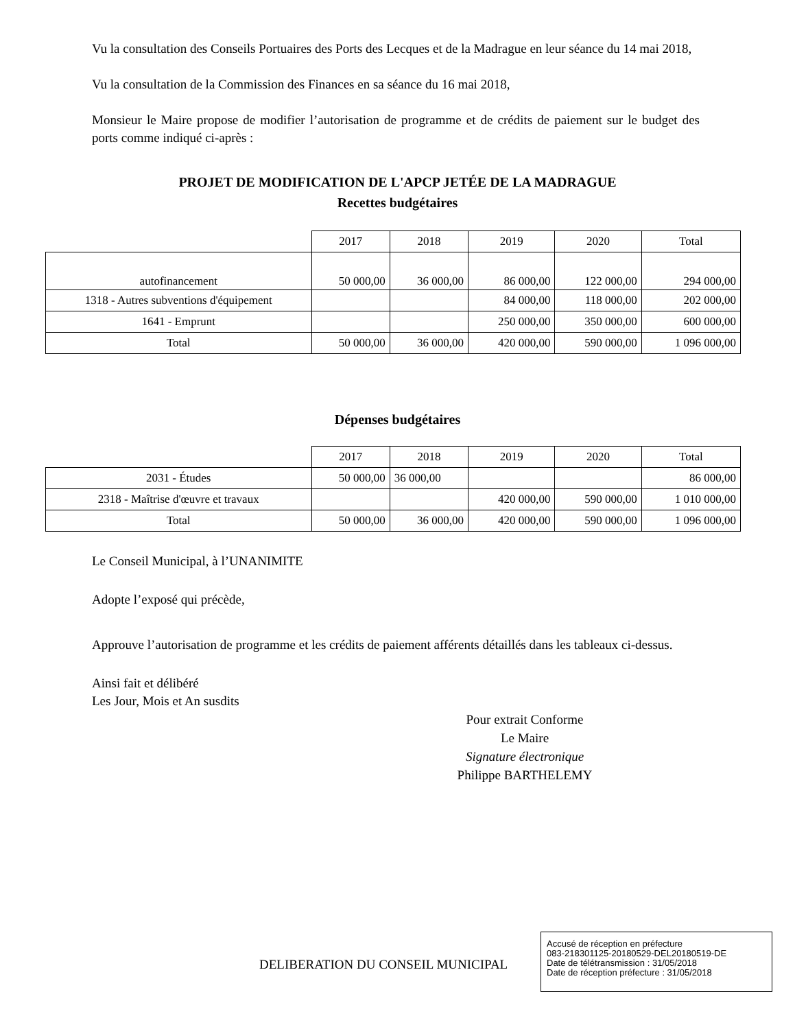Vu la consultation des Conseils Portuaires des Ports des Lecques et de la Madrague en leur séance du 14 mai 2018,
Vu la consultation de la Commission des Finances en sa séance du 16 mai 2018,
Monsieur le Maire propose de modifier l’autorisation de programme et de crédits de paiement sur le budget des ports comme indiqué ci-après :
PROJET DE MODIFICATION DE L'APCP JETÉE DE LA MADRAGUE
Recettes budgétaires
| | 2017 | 2018 | 2019 | 2020 | Total |
| --- | --- | --- | --- | --- | --- |
| autofinancement | 50 000,00 | 36 000,00 | 86 000,00 | 122 000,00 | 294 000,00 |
| 1318 - Autres subventions d'équipement | | | 84 000,00 | 118 000,00 | 202 000,00 |
| 1641 - Emprunt | | | 250 000,00 | 350 000,00 | 600 000,00 |
| Total | 50 000,00 | 36 000,00 | 420 000,00 | 590 000,00 | 1 096 000,00 |
Dépenses budgétaires
| | 2017 | 2018 | 2019 | 2020 | Total |
| --- | --- | --- | --- | --- | --- |
| 2031 - Études | 50 000,00 | 36 000,00 | | | 86 000,00 |
| 2318 - Maîtrise d'œuvre et travaux | | | 420 000,00 | 590 000,00 | 1 010 000,00 |
| Total | 50 000,00 | 36 000,00 | 420 000,00 | 590 000,00 | 1 096 000,00 |
Le Conseil Municipal, à l’UNANIMITE
Adopte l’exposé qui précède,
Approuve l’autorisation de programme et les crédits de paiement afférents détaillés dans les tableaux ci-dessus.
Ainsi fait et délibéré
Les Jour, Mois et An susdits
Pour extrait Conforme
Le Maire
Signature électronique
Philippe BARTHELEMY
DELIBERATION DU CONSEIL MUNICIPAL
Accusé de réception en préfecture
083-218301125-20180529-DEL20180519-DE
Date de télétransmission : 31/05/2018
Date de réception préfecture : 31/05/2018